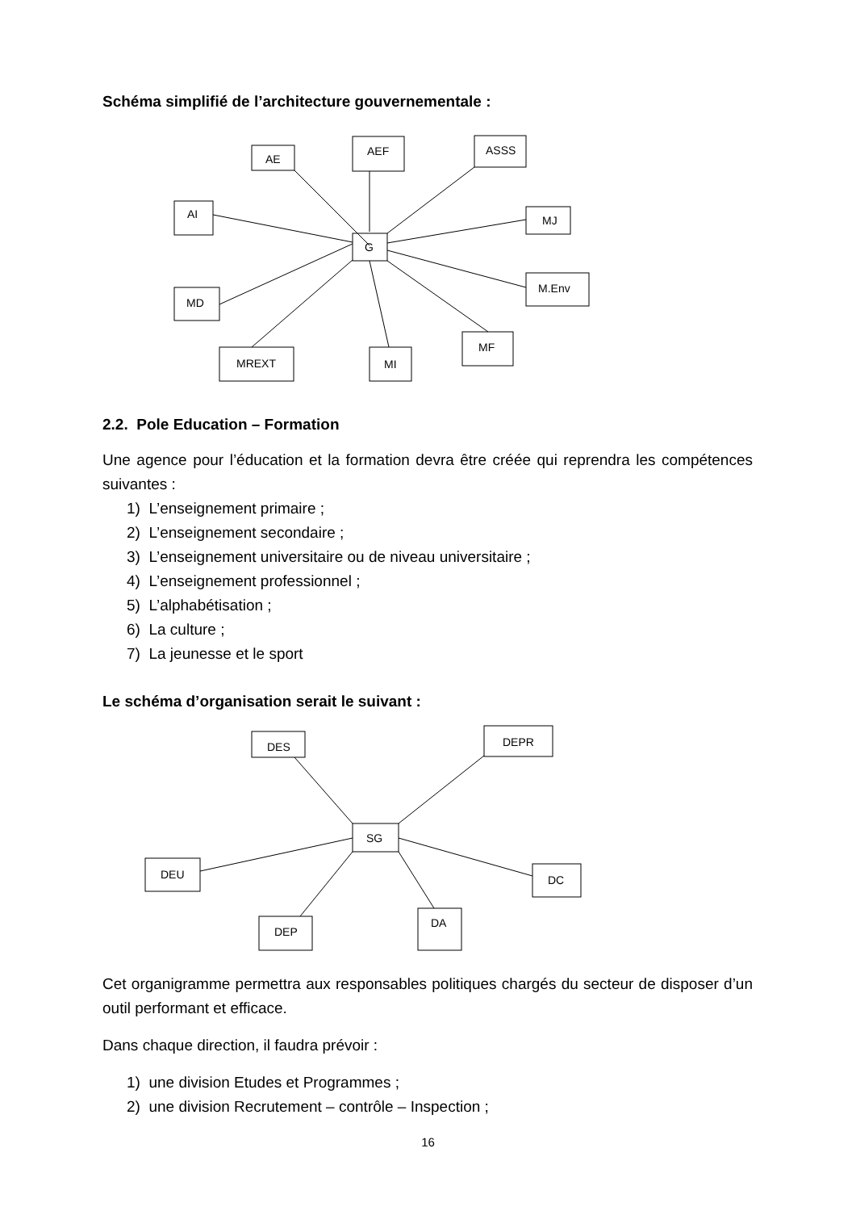Schéma simplifié de l’architecture gouvernementale :
AE
AEF
ASSS
AI
MJ
G
MD
M.Env
MREXT
MI
MF
2.2. Pole Education – Formation
Une agence pour l’éducation et la formation devra être créée qui reprendra les compétences suivantes :
1) L’enseignement primaire ;
2) L’enseignement secondaire ;
3) L’enseignement universitaire ou de niveau universitaire ;
4) L’enseignement professionnel ;
5) L’alphabétisation ;
6) La culture ;
7) La jeunesse et le sport
Le schéma d’organisation serait le suivant :
DES
DEPR
SG
DEU
DC
DEP
DA
Cet organigramme permettra aux responsables politiques chargés du secteur de disposer d’un outil performant et efficace.
Dans chaque direction, il faudra prévoir :
1) une division Etudes et Programmes ;
2) une division Recrutement – contrôle – Inspection ;
16